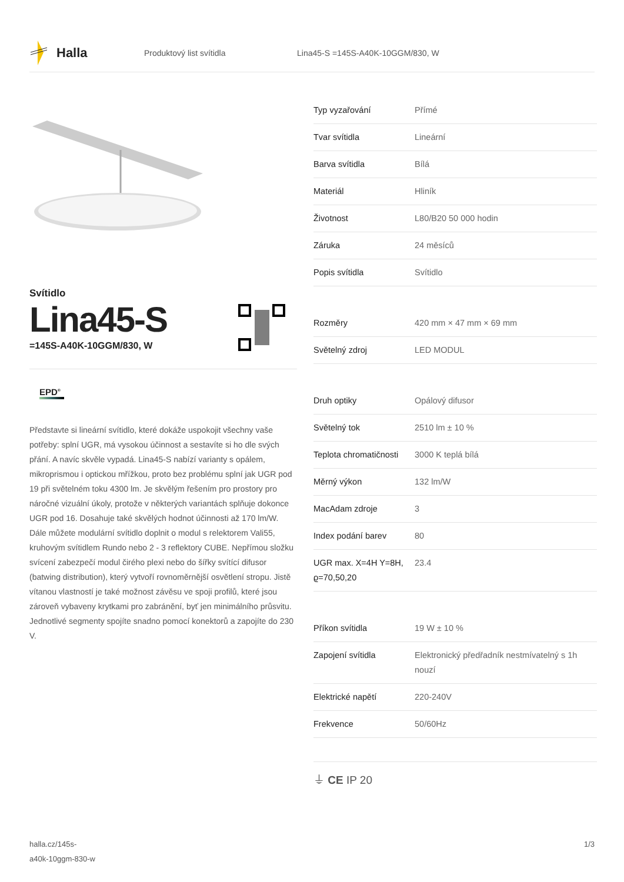Halla
Produktový list svítidla
Lina45-S =145S-A40K-10GGM/830, W
Svítidlo
Lina45-S
=145S-A40K-10GGM/830, W
EPD<sup>®</sup>
Představte si lineární svítidlo, které dokáže uspokojit všechny vaše potřeby: splní UGR, má vysokou účinnost a sestavíte si ho dle svých přání. A navíc skvěle vypadá. Lina45-S nabízí varianty s opálem, mikroprismou i optickou mřížkou, proto bez problému splní jak UGR pod 19 při světelném toku 4300 lm. Je skvělým řešením pro prostory pro náročné vizuální úkoly, protože v některých variantách splňuje dokonce UGR pod 16. Dosahuje také skvělých hodnot účinnosti až 170 lm/W. Dále můžete modulární svítidlo doplnit o modul s relektorem Vali55, kruhovým svítidlem Rundo nebo 2 - 3 reflektory CUBE. Nepřímou složku svícení zabezpečí modul čirého plexi nebo do šířky svítící difusor (batwing distribution), který vytvoří rovnoměrnější osvětlení stropu. Jistě vítanou vlastností je také možnost závěsu ve spoji profilů, které jsou zároveň vybaveny krytkami pro zabránění, byť jen minimálního průsvitu. Jednotlivé segmenty spojíte snadno pomocí konektorů a zapojíte do 230 V.
| Typ vyzařování | Přímé |
| Tvar svítidla | Lineární |
| Barva svítidla | Bílá |
| Materiál | Hliník |
| Životnost | L80/B20 50 000 hodin |
| Záruka | 24 měsíců |
| Popis svítidla | Svítidlo |
| Rozměry | 420 mm × 47 mm × 69 mm |
| Světelný zdroj | LED MODUL |
| Druh optiky | Opálový difusor |
| Světelný tok | 2510 lm ± 10 % |
| Teplota chromatičnosti | 3000 K teplá bílá |
| Měrný výkon | 132 lm/W |
| MacAdam zdroje | 3 |
| Index podání barev | 80 |
| UGR max. X=4H Y=8H, ϱ=70,50,20 | 23.4 |
| Příkon svítidla | 19 W ± 10 % |
| Zapojení svítidla | Elektronický předřadník nestmívatelný s 1h nouzí |
| Elektrické napětí | 220-240V |
| Frekvence | 50/60Hz |
⏚ CE IP 20
halla.cz/145s-
a40k-10ggm-830-w
1/3